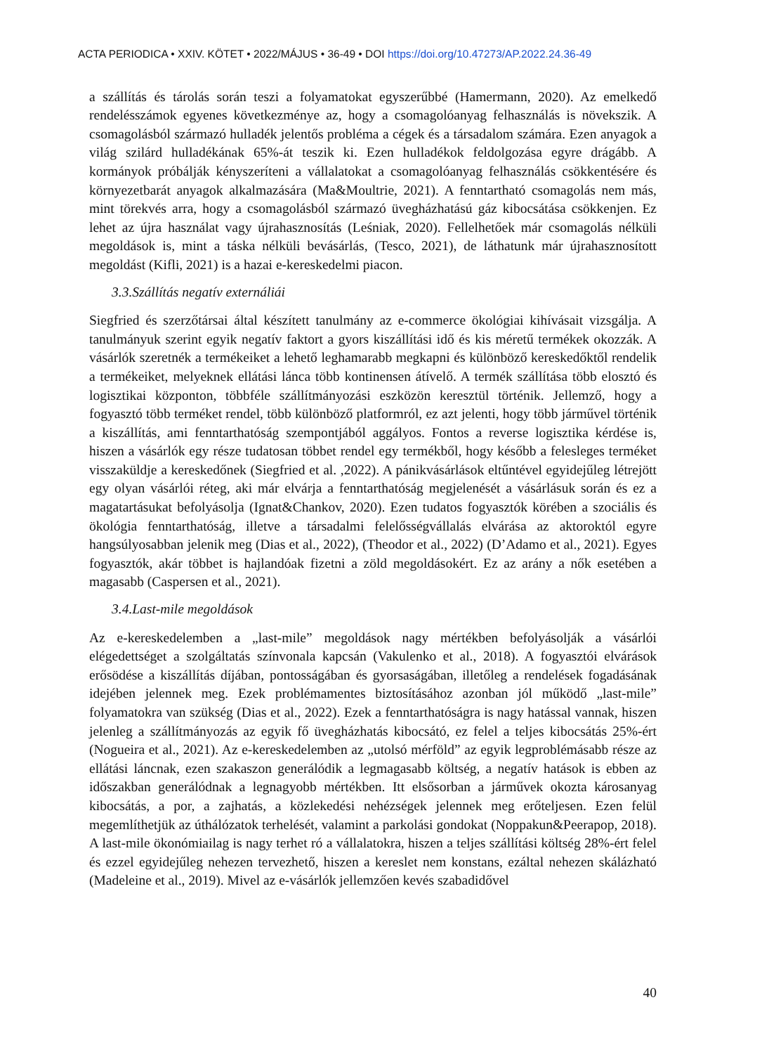ACTA PERIODICA • XXIV. KÖTET • 2022/MÁJUS • 36-49 • DOI https://doi.org/10.47273/AP.2022.24.36-49
a szállítás és tárolás során teszi a folyamatokat egyszerűbbé (Hamermann, 2020). Az emelkedő rendelésszámok egyenes következménye az, hogy a csomagolóanyag felhasználás is növekszik. A csomagolásból származó hulladék jelentős probléma a cégek és a társadalom számára. Ezen anyagok a világ szilárd hulladékának 65%-át teszik ki. Ezen hulladékok feldolgozása egyre drágább. A kormányok próbálják kényszeríteni a vállalatokat a csomagolóanyag felhasználás csökkentésére és környezetbarát anyagok alkalmazására (Ma&Moultrie, 2021). A fenntartható csomagolás nem más, mint törekvés arra, hogy a csomagolásból származó üvegházhatású gáz kibocsátása csökkenjen. Ez lehet az újra használat vagy újrahasznosítás (Leśniak, 2020). Fellelhetőek már csomagolás nélküli megoldások is, mint a táska nélküli bevásárlás, (Tesco, 2021), de láthatunk már újrahasznosított megoldást (Kifli, 2021) is a hazai e-kereskedelmi piacon.
3.3.Szállítás negatív externáliái
Siegfried és szerzőtársai által készített tanulmány az e-commerce ökológiai kihívásait vizsgálja. A tanulmányuk szerint egyik negatív faktort a gyors kiszállítási idő és kis méretű termékek okozzák. A vásárlók szeretnék a termékeiket a lehető leghamarabb megkapni és különböző kereskedőktől rendelik a termékeiket, melyeknek ellátási lánca több kontinensen átívelő. A termék szállítása több elosztó és logisztikai központon, többféle szállítmányozási eszközön keresztül történik. Jellemző, hogy a fogyasztó több terméket rendel, több különböző platformról, ez azt jelenti, hogy több járművel történik a kiszállítás, ami fenntarthatóság szempontjából aggályos. Fontos a reverse logisztika kérdése is, hiszen a vásárlók egy része tudatosan többet rendel egy termékből, hogy később a felesleges terméket visszaküldje a kereskedőnek (Siegfried et al. ,2022). A pánikvásárlások eltűntével egyidejűleg létrejött egy olyan vásárlói réteg, aki már elvárja a fenntarthatóság megjelenését a vásárlásuk során és ez a magatartásukat befolyásolja (Ignat&Chankov, 2020). Ezen tudatos fogyasztók körében a szociális és ökológia fenntarthatóság, illetve a társadalmi felelősségvállalás elvárása az aktoroktól egyre hangsúlyosabban jelenik meg (Dias et al., 2022), (Theodor et al., 2022) (D’Adamo et al., 2021). Egyes fogyasztók, akár többet is hajlandóak fizetni a zöld megoldásokért. Ez az arány a nők esetében a magasabb (Caspersen et al., 2021).
3.4.Last-mile megoldások
Az e-kereskedelemben a „last-mile” megoldások nagy mértékben befolyásolják a vásárlói elégedettséget a szolgáltatás színvonala kapcsán (Vakulenko et al., 2018). A fogyasztói elvárások erősödése a kiszállítás díjában, pontosságában és gyorsaságában, illetőleg a rendelések fogadásának idejében jelennek meg. Ezek problémamentes biztosításához azonban jól működő „last-mile” folyamatokra van szükség (Dias et al., 2022). Ezek a fenntarthatóságra is nagy hatással vannak, hiszen jelenleg a szállítmányozás az egyik fő üvegházhatás kibocsátó, ez felel a teljes kibocsátás 25%-ért (Nogueira et al., 2021). Az e-kereskedelemben az „utolsó mérföld” az egyik legproblémásabb része az ellátási láncnak, ezen szakaszon generálódik a legmagasabb költség, a negatív hatások is ebben az időszakban generálódnak a legnagyobb mértékben. Itt elsősorban a járművek okozta károsanyag kibocsátás, a por, a zajhatás, a közlekedési nehézségek jelennek meg erőteljesen. Ezen felül megemlíthetjük az úthálózatok terhelését, valamint a parkolási gondokat (Noppakun&Peerapop, 2018). A last-mile ökonómiailag is nagy terhet ró a vállalatokra, hiszen a teljes szállítási költség 28%-ért felel és ezzel egyidejűleg nehezen tervezhető, hiszen a kereslet nem konstans, ezáltal nehezen skálázható (Madeleine et al., 2019). Mivel az e-vásárlók jellemzően kevés szabadidővel
40